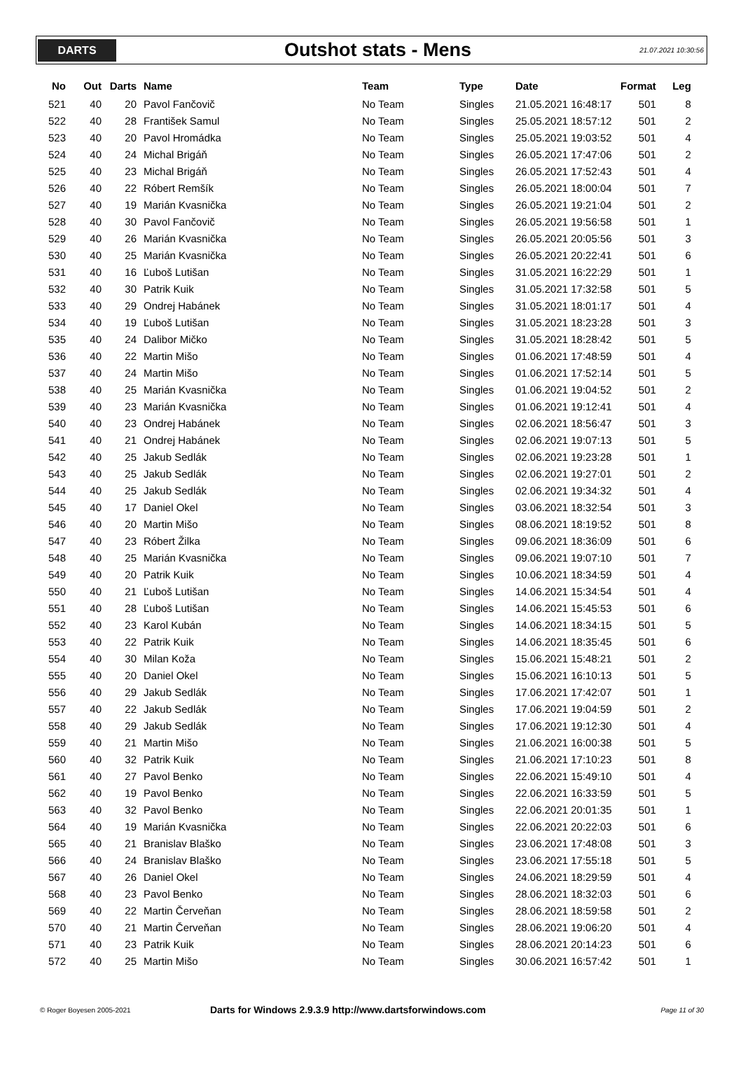DARTS
Outshot stats - Mens
21.07.2021 10:30:56
| No | Out | Darts | Name | Team | Type | Date | Format | Leg |
| --- | --- | --- | --- | --- | --- | --- | --- | --- |
| 521 | 40 | 20 | Pavol Fančovič | No Team | Singles | 21.05.2021 16:48:17 | 501 | 8 |
| 522 | 40 | 28 | František Samul | No Team | Singles | 25.05.2021 18:57:12 | 501 | 2 |
| 523 | 40 | 20 | Pavol Hromádka | No Team | Singles | 25.05.2021 19:03:52 | 501 | 4 |
| 524 | 40 | 24 | Michal Brigáň | No Team | Singles | 26.05.2021 17:47:06 | 501 | 2 |
| 525 | 40 | 23 | Michal Brigáň | No Team | Singles | 26.05.2021 17:52:43 | 501 | 4 |
| 526 | 40 | 22 | Róbert Remšík | No Team | Singles | 26.05.2021 18:00:04 | 501 | 7 |
| 527 | 40 | 19 | Marián Kvasnička | No Team | Singles | 26.05.2021 19:21:04 | 501 | 2 |
| 528 | 40 | 30 | Pavol Fančovič | No Team | Singles | 26.05.2021 19:56:58 | 501 | 1 |
| 529 | 40 | 26 | Marián Kvasnička | No Team | Singles | 26.05.2021 20:05:56 | 501 | 3 |
| 530 | 40 | 25 | Marián Kvasnička | No Team | Singles | 26.05.2021 20:22:41 | 501 | 6 |
| 531 | 40 | 16 | Ľuboš Lutišan | No Team | Singles | 31.05.2021 16:22:29 | 501 | 1 |
| 532 | 40 | 30 | Patrik Kuik | No Team | Singles | 31.05.2021 17:32:58 | 501 | 5 |
| 533 | 40 | 29 | Ondrej Habánek | No Team | Singles | 31.05.2021 18:01:17 | 501 | 4 |
| 534 | 40 | 19 | Ľuboš Lutišan | No Team | Singles | 31.05.2021 18:23:28 | 501 | 3 |
| 535 | 40 | 24 | Dalibor Mičko | No Team | Singles | 31.05.2021 18:28:42 | 501 | 5 |
| 536 | 40 | 22 | Martin Mišo | No Team | Singles | 01.06.2021 17:48:59 | 501 | 4 |
| 537 | 40 | 24 | Martin Mišo | No Team | Singles | 01.06.2021 17:52:14 | 501 | 5 |
| 538 | 40 | 25 | Marián Kvasnička | No Team | Singles | 01.06.2021 19:04:52 | 501 | 2 |
| 539 | 40 | 23 | Marián Kvasnička | No Team | Singles | 01.06.2021 19:12:41 | 501 | 4 |
| 540 | 40 | 23 | Ondrej Habánek | No Team | Singles | 02.06.2021 18:56:47 | 501 | 3 |
| 541 | 40 | 21 | Ondrej Habánek | No Team | Singles | 02.06.2021 19:07:13 | 501 | 5 |
| 542 | 40 | 25 | Jakub Sedlák | No Team | Singles | 02.06.2021 19:23:28 | 501 | 1 |
| 543 | 40 | 25 | Jakub Sedlák | No Team | Singles | 02.06.2021 19:27:01 | 501 | 2 |
| 544 | 40 | 25 | Jakub Sedlák | No Team | Singles | 02.06.2021 19:34:32 | 501 | 4 |
| 545 | 40 | 17 | Daniel Okel | No Team | Singles | 03.06.2021 18:32:54 | 501 | 3 |
| 546 | 40 | 20 | Martin Mišo | No Team | Singles | 08.06.2021 18:19:52 | 501 | 8 |
| 547 | 40 | 23 | Róbert Žilka | No Team | Singles | 09.06.2021 18:36:09 | 501 | 6 |
| 548 | 40 | 25 | Marián Kvasnička | No Team | Singles | 09.06.2021 19:07:10 | 501 | 7 |
| 549 | 40 | 20 | Patrik Kuik | No Team | Singles | 10.06.2021 18:34:59 | 501 | 4 |
| 550 | 40 | 21 | Ľuboš Lutišan | No Team | Singles | 14.06.2021 15:34:54 | 501 | 4 |
| 551 | 40 | 28 | Ľuboš Lutišan | No Team | Singles | 14.06.2021 15:45:53 | 501 | 6 |
| 552 | 40 | 23 | Karol Kubán | No Team | Singles | 14.06.2021 18:34:15 | 501 | 5 |
| 553 | 40 | 22 | Patrik Kuik | No Team | Singles | 14.06.2021 18:35:45 | 501 | 6 |
| 554 | 40 | 30 | Milan Koža | No Team | Singles | 15.06.2021 15:48:21 | 501 | 2 |
| 555 | 40 | 20 | Daniel Okel | No Team | Singles | 15.06.2021 16:10:13 | 501 | 5 |
| 556 | 40 | 29 | Jakub Sedlák | No Team | Singles | 17.06.2021 17:42:07 | 501 | 1 |
| 557 | 40 | 22 | Jakub Sedlák | No Team | Singles | 17.06.2021 19:04:59 | 501 | 2 |
| 558 | 40 | 29 | Jakub Sedlák | No Team | Singles | 17.06.2021 19:12:30 | 501 | 4 |
| 559 | 40 | 21 | Martin Mišo | No Team | Singles | 21.06.2021 16:00:38 | 501 | 5 |
| 560 | 40 | 32 | Patrik Kuik | No Team | Singles | 21.06.2021 17:10:23 | 501 | 8 |
| 561 | 40 | 27 | Pavol Benko | No Team | Singles | 22.06.2021 15:49:10 | 501 | 4 |
| 562 | 40 | 19 | Pavol Benko | No Team | Singles | 22.06.2021 16:33:59 | 501 | 5 |
| 563 | 40 | 32 | Pavol Benko | No Team | Singles | 22.06.2021 20:01:35 | 501 | 1 |
| 564 | 40 | 19 | Marián Kvasnička | No Team | Singles | 22.06.2021 20:22:03 | 501 | 6 |
| 565 | 40 | 21 | Branislav Blaško | No Team | Singles | 23.06.2021 17:48:08 | 501 | 3 |
| 566 | 40 | 24 | Branislav Blaško | No Team | Singles | 23.06.2021 17:55:18 | 501 | 5 |
| 567 | 40 | 26 | Daniel Okel | No Team | Singles | 24.06.2021 18:29:59 | 501 | 4 |
| 568 | 40 | 23 | Pavol Benko | No Team | Singles | 28.06.2021 18:32:03 | 501 | 6 |
| 569 | 40 | 22 | Martin Červeňan | No Team | Singles | 28.06.2021 18:59:58 | 501 | 2 |
| 570 | 40 | 21 | Martin Červeňan | No Team | Singles | 28.06.2021 19:06:20 | 501 | 4 |
| 571 | 40 | 23 | Patrik Kuik | No Team | Singles | 28.06.2021 20:14:23 | 501 | 6 |
| 572 | 40 | 25 | Martin Mišo | No Team | Singles | 30.06.2021 16:57:42 | 501 | 1 |
© Roger Boyesen 2005-2021
Darts for Windows 2.9.3.9 http://www.dartsforwindows.com
Page 11 of 30